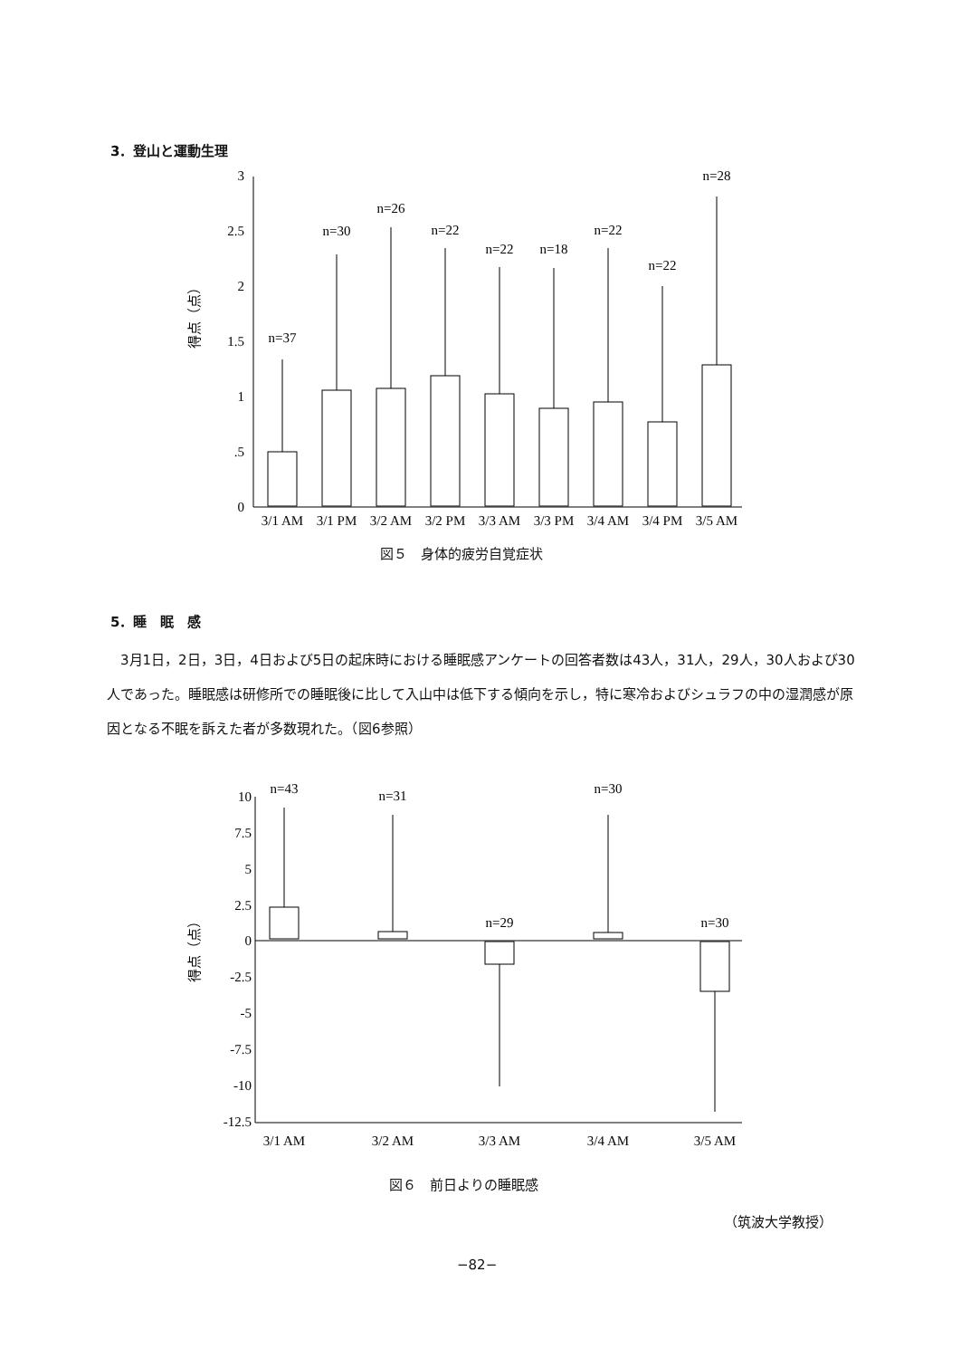3．登山と運動生理
得点（点）
3
2.5
2
1.5
1
.5
0
n=37
n=30
n=26
n=22
n=22
n=18
n=22
n=22
n=28
3/1 AM
3/1 PM
3/2 AM
3/2 PM
3/3 AM
3/3 PM
3/4 AM
3/4 PM
3/5 AM
図５　身体的疲労自覚症状
5．睡　眠　感
　3月1日，2日，3日，4日および5日の起床時における睡眠感アンケートの回答者数は43人，31人，29人，30人および30人であった。睡眠感は研修所での睡眠後に比して入山中は低下する傾向を示し，特に寒冷およびシュラフの中の湿潤感が原因となる不眠を訴えた者が多数現れた。（図6参照）
得点（点）
10
7.5
5
2.5
0
-2.5
-5
-7.5
-10
-12.5
n=43
n=31
n=29
n=30
n=30
3/1 AM
3/2 AM
3/3 AM
3/4 AM
3/5 AM
図６　前日よりの睡眠感
（筑波大学教授）
−82−